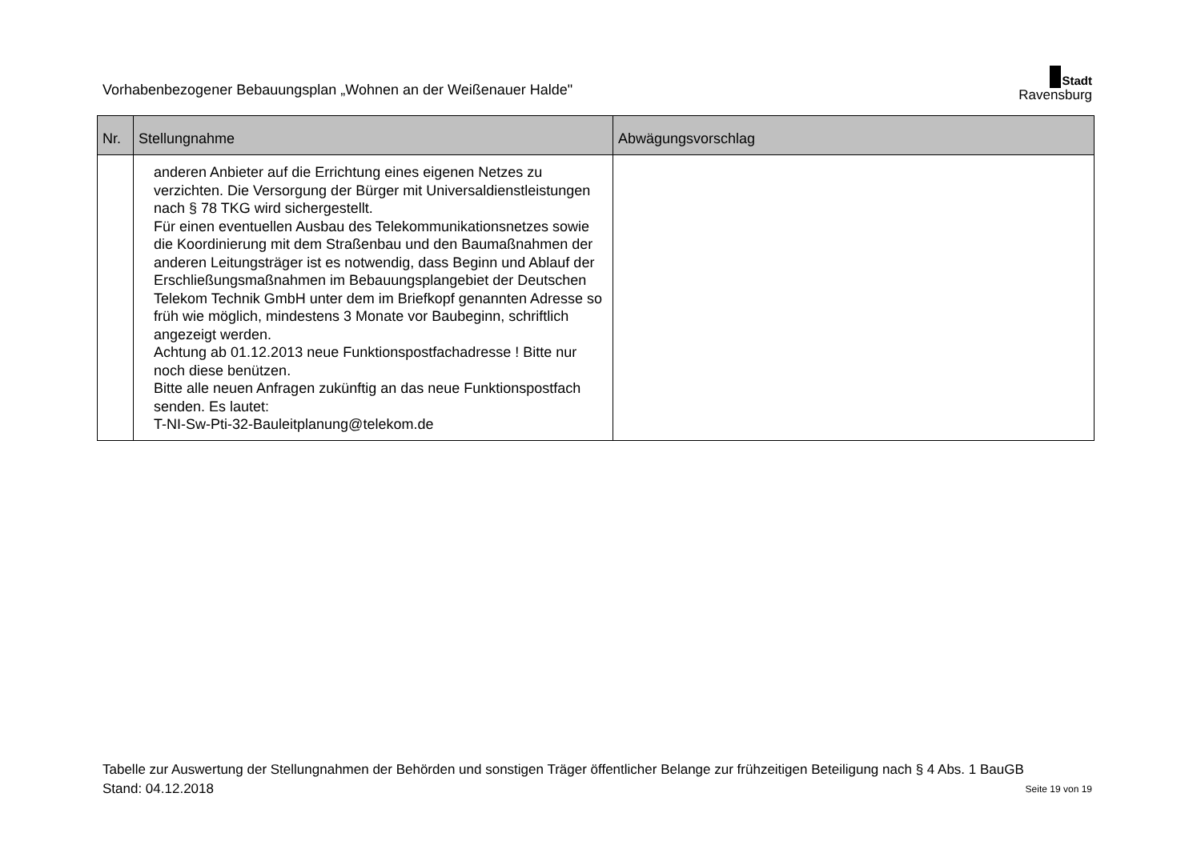Vorhabenbezogener Bebauungsplan „Wohnen an der Weißenauer Halde"
Stadt
Ravensburg
| Nr. | Stellungnahme | Abwägungsvorschlag |
| --- | --- | --- |
| | anderen Anbieter auf die Errichtung eines eigenen Netzes zu verzichten. Die Versorgung der Bürger mit Universaldienstleistungen nach § 78 TKG wird sichergestellt. Für einen eventuellen Ausbau des Telekommunikationsnetzes sowie die Koordinierung mit dem Straßenbau und den Baumaßnahmen der anderen Leitungsträger ist es notwendig, dass Beginn und Ablauf der Erschließungsmaßnahmen im Bebauungsplangebiet der Deutschen Telekom Technik GmbH unter dem im Briefkopf genannten Adresse so früh wie möglich, mindestens 3 Monate vor Baubeginn, schriftlich angezeigt werden. Achtung ab 01.12.2013 neue Funktionspostfachadresse ! Bitte nur noch diese benützen. Bitte alle neuen Anfragen zukünftig an das neue Funktionspostfach senden. Es lautet: T-NI-Sw-Pti-32-Bauleitplanung@telekom.de | |
Tabelle zur Auswertung der Stellungnahmen der Behörden und sonstigen Träger öffentlicher Belange zur frühzeitigen Beteiligung nach § 4 Abs. 1 BauGB
Stand: 04.12.2018 Seite 19 von 19